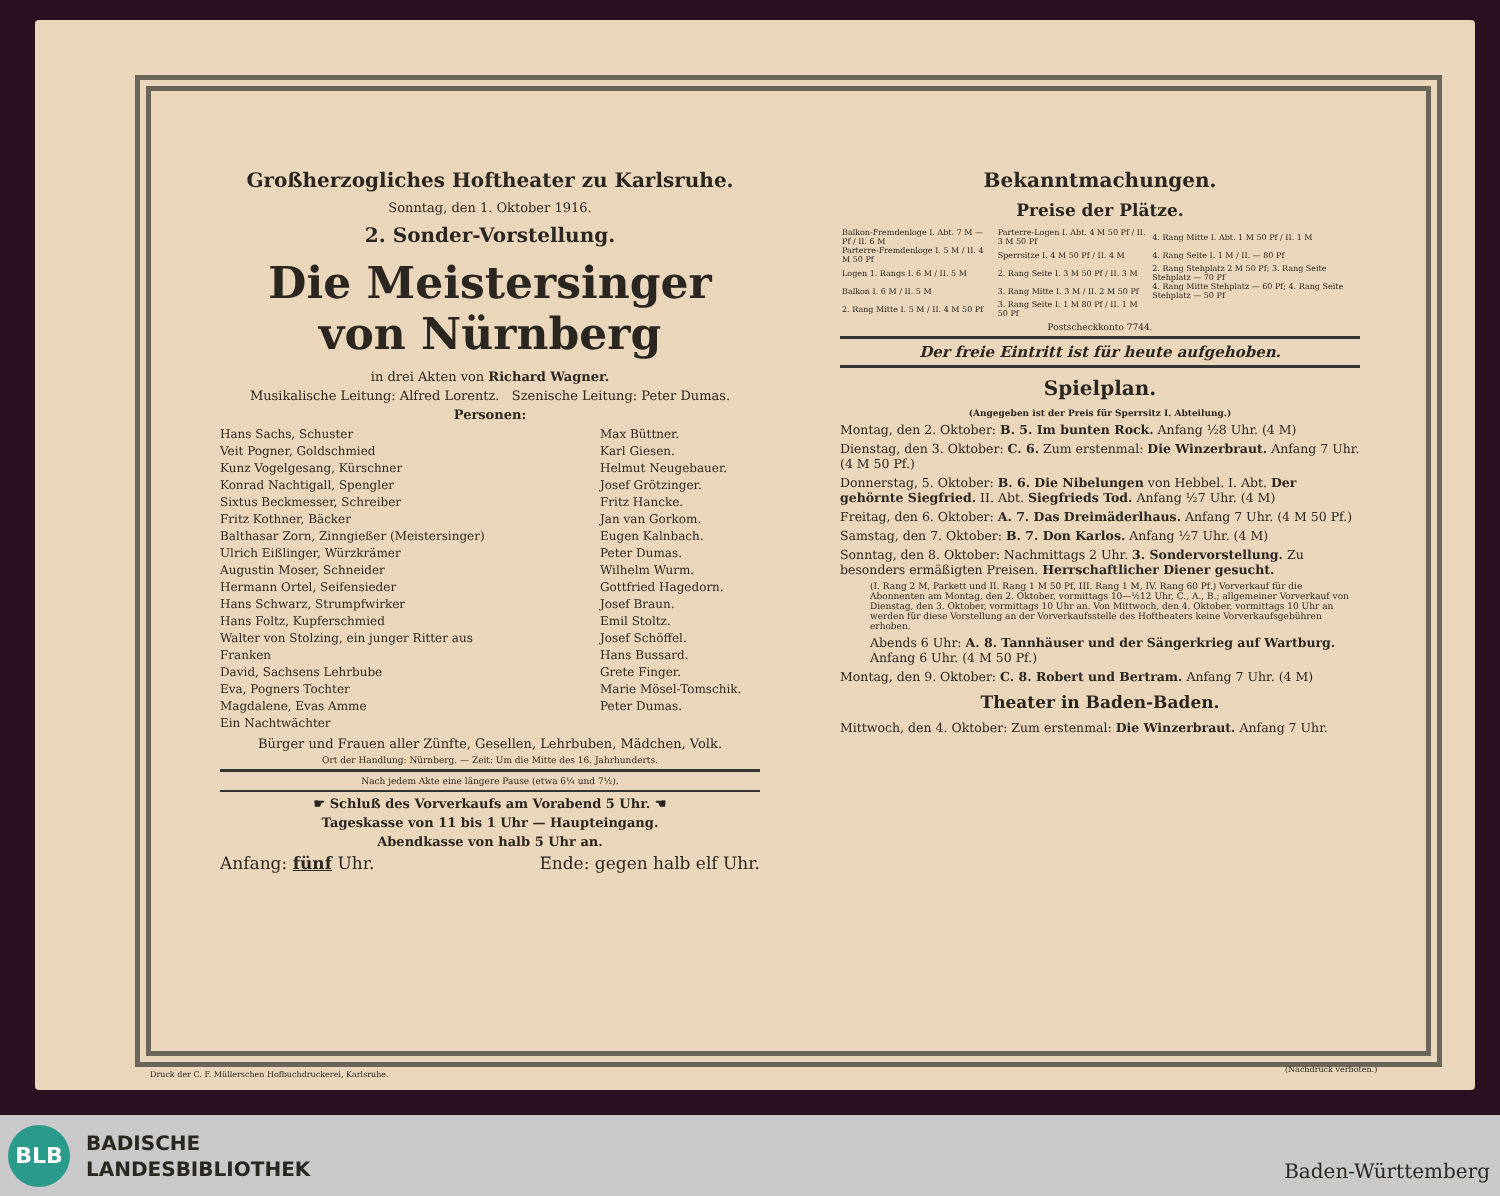Großherzogliches Hoftheater zu Karlsruhe.
Sonntag, den 1. Oktober 1916.
2. Sonder-Vorstellung.
Die Meistersinger von Nürnberg
in drei Akten von Richard Wagner.
Musikalische Leitung: Alfred Lorentz. Szenische Leitung: Peter Dumas.
Personen:
Hans Sachs, Schuster
Veit Pogner, Goldschmied
Kunz Vogelgesang, Kürschner
Konrad Nachtigall, Spengler
Sixtus Beckmesser, Schreiber
Fritz Kothner, Bäcker
Balthasar Zorn, Zinngießer (Meistersinger)
Ulrich Eißlinger, Würzkrämer
Augustin Moser, Schneider
Hermann Ortel, Seifensieder
Hans Schwarz, Strumpfwirker
Hans Foltz, Kupferschmied
Walter von Stolzing, ein junger Ritter aus Franken
David, Sachsens Lehrbube
Eva, Pogners Tochter
Magdalene, Evas Amme
Ein Nachtwächter
Max Büttner.
Karl Giesen.
Helmut Neugebauer.
Josef Grötzinger.
Fritz Hancke.
Jan van Gorkom.
Eugen Kalnbach.
Peter Dumas.
Wilhelm Wurm.
Gottfried Hagedorn.
Josef Braun.
Emil Stoltz.
Josef Schöffel.
Hans Bussard.
Grete Finger.
Marie Mösel-Tomschik.
Peter Dumas.
Bürger und Frauen aller Zünfte, Gesellen, Lehrbuben, Mädchen, Volk.
Ort der Handlung: Nürnberg. — Zeit: Um die Mitte des 16. Jahrhunderts.
Nach jedem Akte eine längere Pause (etwa 6¼ und 7½).
☛ Schluß des Vorverkaufs am Vorabend 5 Uhr. ☚
Tageskasse von 11 bis 1 Uhr — Haupteingang.
Abendkasse von halb 5 Uhr an.
Anfang: fünf Uhr. Ende: gegen halb elf Uhr.
Bekanntmachungen.
Preise der Plätze.
| Balkon-Fremdenloge I. Abt. 7 M — Pf / II. 6 M | Parterre-Logen I. Abt. 4 M 50 Pf / II. 3 M 50 Pf | 4. Rang Mitte I. Abt. 1 M 50 Pf / II. 1 M |
| Parterre-Fremdenloge I. 5 M / II. 4 M 50 Pf | Sperrsitze I. 4 M 50 Pf / II. 4 M | 4. Rang Seite I. 1 M / II. — 80 Pf |
| Logen 1. Rangs I. 6 M / II. 5 M | 2. Rang Seite I. 3 M 50 Pf / II. 3 M | 2. Rang Stehplatz 2 M 50 Pf; 3. Rang Seite Stehplatz — 70 Pf |
| Balkon I. 6 M / II. 5 M | 3. Rang Mitte I. 3 M / II. 2 M 50 Pf | 4. Rang Mitte Stehplatz — 60 Pf; 4. Rang Seite Stehplatz — 50 Pf |
| 2. Rang Mitte I. 5 M / II. 4 M 50 Pf | 3. Rang Seite I. 1 M 80 Pf / II. 1 M 50 Pf | |
Postscheckkonto 7744.
Der freie Eintritt ist für heute aufgehoben.
Spielplan.
(Angegeben ist der Preis für Sperrsitz I. Abteilung.)
Montag, den 2. Oktober: B. 5. Im bunten Rock. Anfang ½8 Uhr. (4 M)
Dienstag, den 3. Oktober: C. 6. Zum erstenmal: Die Winzerbraut. Anfang 7 Uhr. (4 M 50 Pf.)
Donnerstag, 5. Oktober: B. 6. Die Nibelungen von Hebbel. I. Abt. Der gehörnte Siegfried. II. Abt. Siegfrieds Tod. Anfang ½7 Uhr. (4 M)
Freitag, den 6. Oktober: A. 7. Das Dreimäderlhaus. Anfang 7 Uhr. (4 M 50 Pf.)
Samstag, den 7. Oktober: B. 7. Don Karlos. Anfang ½7 Uhr. (4 M)
Sonntag, den 8. Oktober: Nachmittags 2 Uhr. 3. Sondervorstellung. Zu besonders ermäßigten Preisen. Herrschaftlicher Diener gesucht.
(I. Rang 2 M, Parkett und II. Rang 1 M 50 Pf, III. Rang 1 M, IV. Rang 60 Pf.) Vorverkauf für die Abonnenten am Montag, den 2. Oktober, vormittags 10—½12 Uhr, C., A., B.; allgemeiner Vorverkauf von Dienstag, den 3. Oktober, vormittags 10 Uhr an. Von Mittwoch, den 4. Oktober, vormittags 10 Uhr an werden für diese Vorstellung an der Vorverkaufsstelle des Hoftheaters keine Vorverkaufsgebühren erhoben.
Abends 6 Uhr: A. 8. Tannhäuser und der Sängerkrieg auf Wartburg. Anfang 6 Uhr. (4 M 50 Pf.)
Montag, den 9. Oktober: C. 8. Robert und Bertram. Anfang 7 Uhr. (4 M)
Theater in Baden-Baden.
Mittwoch, den 4. Oktober: Zum erstenmal: Die Winzerbraut. Anfang 7 Uhr.
Druck der C. F. Müllerschen Hofbuchdruckerei, Karlsruhe.
(Nachdruck verboten.)
BLB
BADISCHE
LANDESBIBLIOTHEK
Baden-Württemberg